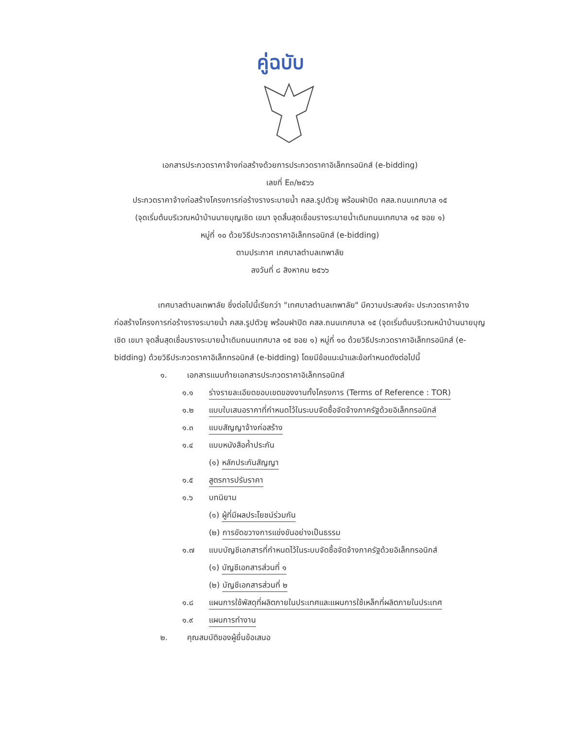คู่ฉบับ
เอกสารประกวดราคาจ้างก่อสร้างด้วยการประกวดราคาอิเล็กทรอนิกส์ (e-bidding)
เลขที่ E๓/๒๕๖๖
ประกวดราคาจ้างก่อสร้างโครงการก่อร้างรางระบายน้ำ คสล.รูปตัวยู พร้อมฝาปิด คสล.ถนนเทศบาล ๑๕
(จุดเริ่มต้นบริเวณหน้าบ้านนายบุญเชิด เขมา จุดสิ้นสุดเชื่อมรางระบายน้ำเดิมถนนเทศบาล ๑๕ ซอย ๑)
หมู่ที่ ๑๐ ด้วยวิธีประกวดราคาอิเล็กทรอนิกส์ (e-bidding)
ตามประกาศ เทศบาลตำบลเทพาลัย
ลงวันที่ ๘ สิงหาคม ๒๕๖๖
เทศบาลตำบลเทพาลัย ซึ่งต่อไปนี้เรียกว่า "เทศบาลตำบลเทพาลัย" มีความประสงค์จะ ประกวดราคาจ้างก่อสร้างโครงการก่อร้างรางระบายน้ำ คสล.รูปตัวยู พร้อมฝาปิด คสล.ถนนเทศบาล ๑๕ (จุดเริ่มต้นบริเวณหน้าบ้านนายบุญเชิด เขมา จุดสิ้นสุดเชื่อมรางระบายน้ำเดิมถนนเทศบาล ๑๕ ซอย ๑) หมู่ที่ ๑๐ ด้วยวิธีประกวดราคาอิเล็กทรอนิกส์ (e-bidding) ด้วยวิธีประกวดราคาอิเล็กทรอนิกส์ (e-bidding) โดยมีข้อแนะนำและข้อกำหนดดังต่อไปนี้
๑. เอกสารแนบท้ายเอกสารประกวดราคาอิเล็กทรอนิกส์
๑.๑ ร่างรายละเอียดขอบเขตของงานทั้งโครงการ (Terms of Reference : TOR)
๑.๒ แบบใบเสนอราคาที่กำหนดไว้ในระบบจัดซื้อจัดจ้างภาครัฐด้วยอิเล็กทรอนิกส์
๑.๓ แบบสัญญาจ้างก่อสร้าง
๑.๔ แบบหนังสือค้ำประกัน
(๑) หลักประกันสัญญา
๑.๕ สูตรการปรับราคา
๑.๖ บทนิยาม
(๑) ผู้ที่มีผลประโยชน์ร่วมกัน
(๒) การขัดขวางการแข่งขันอย่างเป็นธรรม
๑.๗ แบบบัญชีเอกสารที่กำหนดไว้ในระบบจัดซื้อจัดจ้างภาครัฐด้วยอิเล็กทรอนิกส์
(๑) บัญชีเอกสารส่วนที่ ๑
(๒) บัญชีเอกสารส่วนที่ ๒
๑.๘ แผนการใช้พัสดุที่ผลิตภายในประเทศและแผนการใช้เหล็กที่ผลิตภายในประเทศ
๑.๙ แผนการทำงาน
๒. คุณสมบัติของผู้ยื่นข้อเสนอ